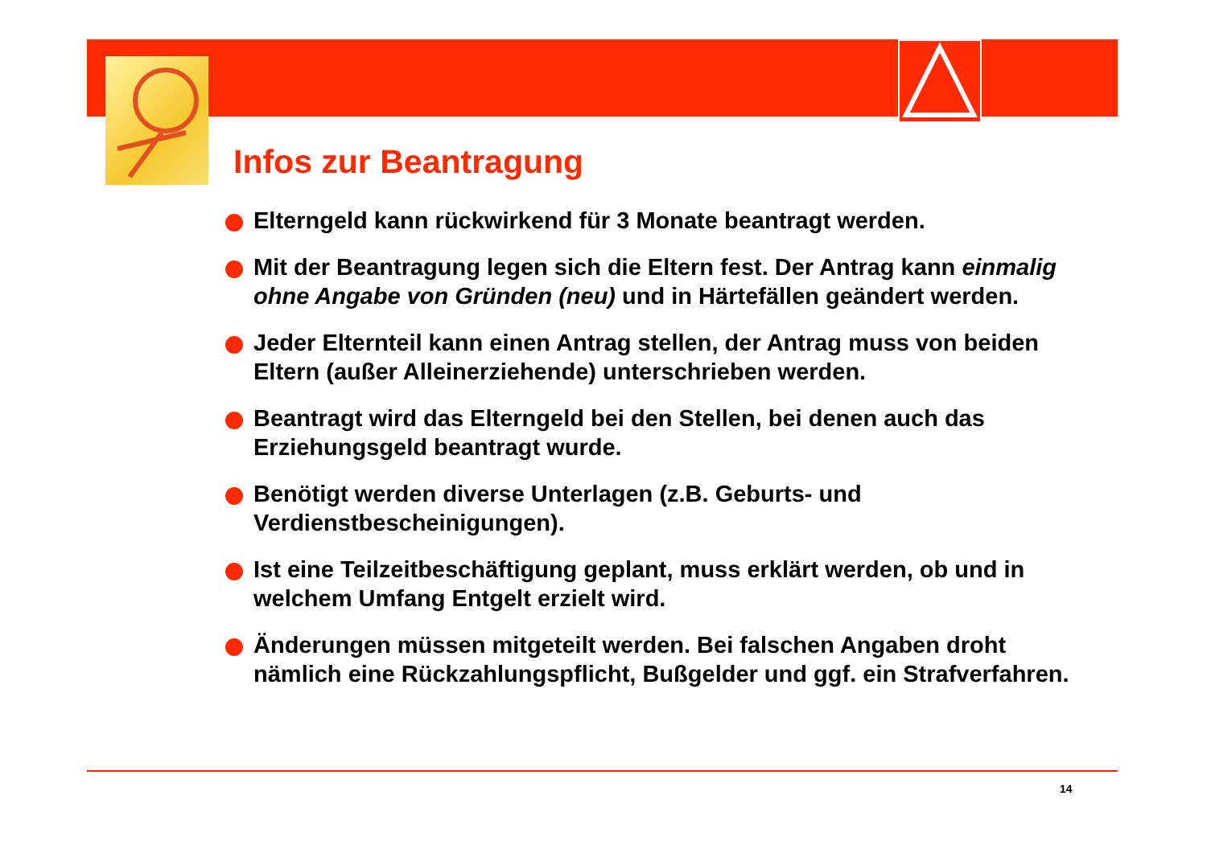Infos zur Beantragung
Elterngeld kann rückwirkend für 3 Monate beantragt werden.
Mit der Beantragung legen sich die Eltern fest. Der Antrag kann einmalig ohne Angabe von Gründen (neu) und in Härtefällen geändert werden.
Jeder Elternteil kann einen Antrag stellen, der Antrag muss von beiden Eltern (außer Alleinerziehende) unterschrieben werden.
Beantragt wird das Elterngeld bei den Stellen, bei denen auch das Erziehungsgeld beantragt wurde.
Benötigt werden diverse Unterlagen (z.B. Geburts- und Verdienstbescheinigungen).
Ist eine Teilzeitbeschäftigung geplant, muss erklärt werden, ob und in welchem Umfang Entgelt erzielt wird.
Änderungen müssen mitgeteilt werden. Bei falschen Angaben droht nämlich eine Rückzahlungspflicht, Bußgelder und ggf. ein Strafverfahren.
14